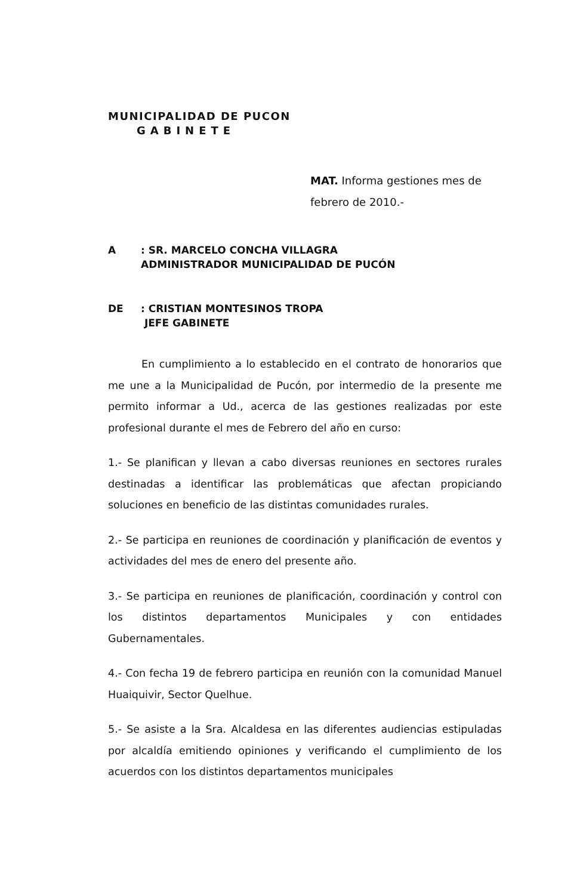MUNICIPALIDAD DE PUCON
GABINETE
MAT. Informa gestiones mes de
febrero de 2010.-
A: SR. MARCELO CONCHA VILLAGRA
ADMINISTRADOR MUNICIPALIDAD DE PUCÓN
DE: CRISTIAN MONTESINOS TROPA
JEFE GABINETE
En cumplimiento a lo establecido en el contrato de honorarios que me une a la Municipalidad de Pucón, por intermedio de la presente me permito informar a Ud., acerca de las gestiones realizadas por este profesional durante el mes de Febrero del año en curso:
1.- Se planifican y llevan a cabo diversas reuniones en sectores rurales destinadas a identificar las problemáticas que afectan propiciando soluciones en beneficio de las distintas comunidades rurales.
2.- Se participa en reuniones de coordinación y planificación de eventos y actividades del mes de enero del presente año.
3.- Se participa en reuniones de planificación, coordinación y control con los distintos departamentos Municipales y con entidades Gubernamentales.
4.- Con fecha 19 de febrero participa en reunión con la comunidad Manuel Huaiquivir, Sector Quelhue.
5.- Se asiste a la Sra. Alcaldesa en las diferentes audiencias estipuladas por alcaldía emitiendo opiniones y verificando el cumplimiento de los acuerdos con los distintos departamentos municipales